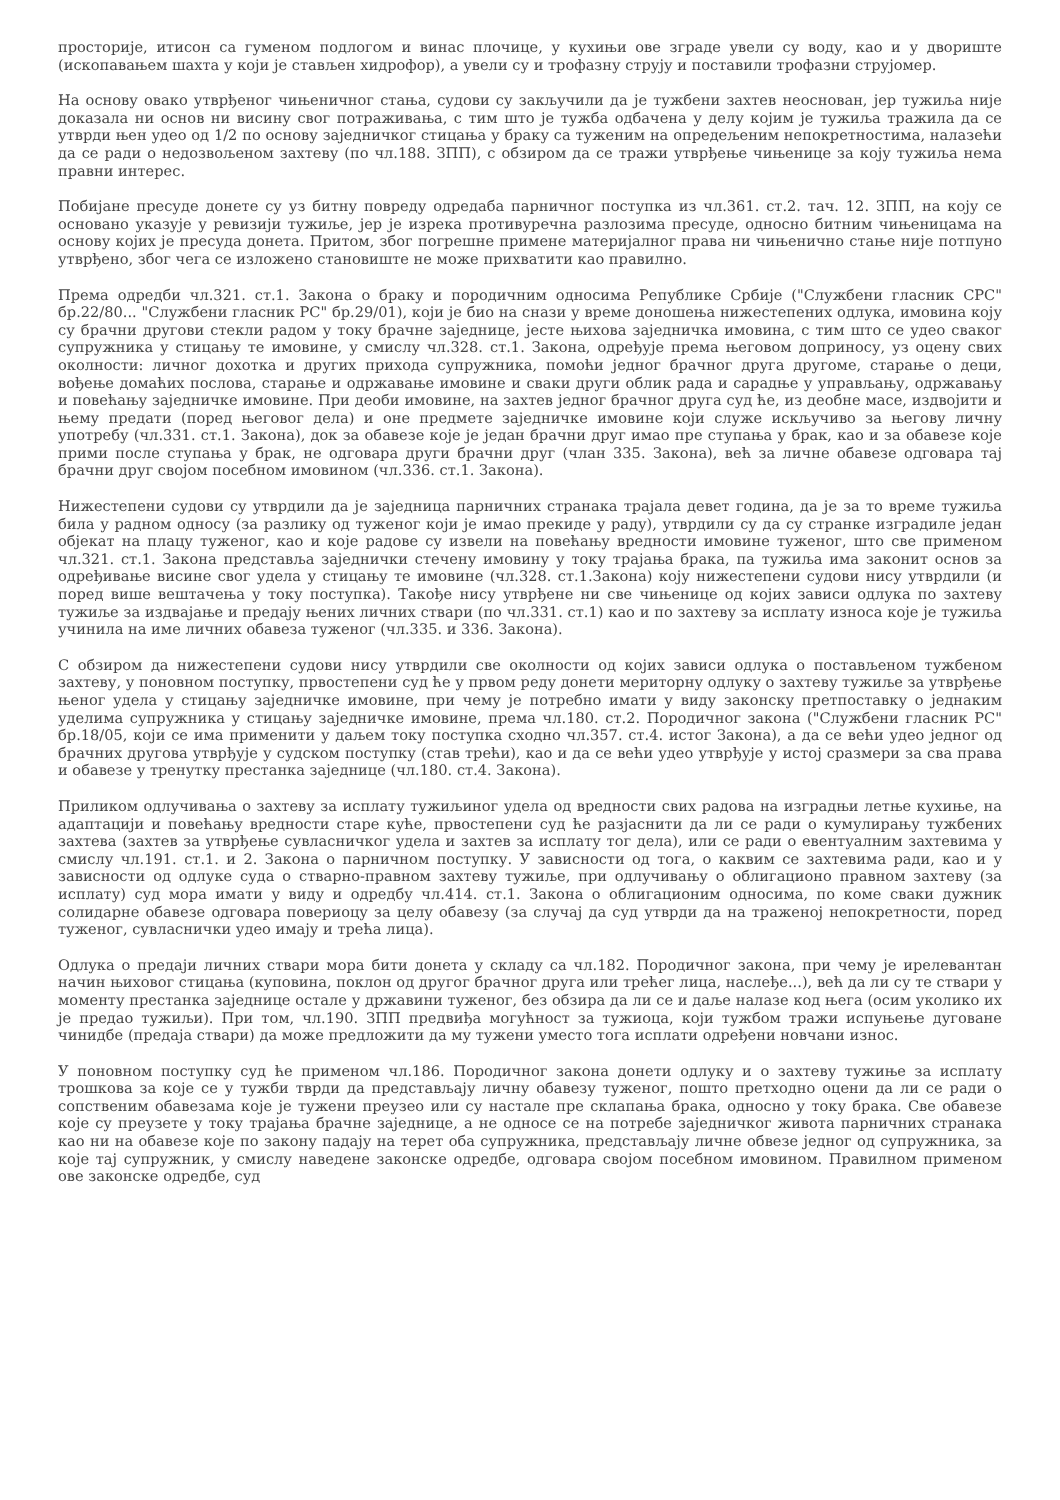просторије, итисон са гуменом подлогом и винас плочице, у кухињи ове зграде увели су воду, као и у двориште (ископавањем шахта у који је стављен хидрофор), а увели су и трофазну струју и поставили трофазни струјомер.
На основу овако утврђеног чињеничног стања, судови су закључили да је тужбени захтев неоснован, јер тужиља није доказала ни основ ни висину свог потраживања, с тим што је тужба одбачена у делу којим је тужиља тражила да се утврди њен удео од 1/2 по основу заједничког стицања у браку са туженим на опредељеним непокретностима, налазећи да се ради о недозвољеном захтеву (по чл.188. ЗПП), с обзиром да се тражи утврђење чињенице за коју тужиља нема правни интерес.
Побијане пресуде донете су уз битну повреду одредаба парничног поступка из чл.361. ст.2. тач. 12. ЗПП, на коју се основано указује у ревизији тужиље, јер је изрека противуречна разлозима пресуде, односно битним чињеницама на основу којих је пресуда донета. Притом, због погрешне примене материјалног права ни чињенично стање није потпуно утврђено, због чега се изложено становиште не може прихватити као правилно.
Према одредби чл.321. ст.1. Закона о браку и породичним односима Републике Србије ("Службени гласник СРС" бр.22/80... "Службени гласник РС" бр.29/01), који је био на снази у време доношења нижестепених одлука, имовина коју су брачни другови стекли радом у току брачне заједнице, јесте њихова заједничка имовина, с тим што се удео сваког супружника у стицању те имовине, у смислу чл.328. ст.1. Закона, одређује према његовом доприносу, уз оцену свих околности: личног дохотка и других прихода супружника, помоћи једног брачног друга другоме, старање о деци, вођење домаћих послова, старање и одржавање имовине и сваки други облик рада и сарадње у управљању, одржавању и повећању заједничке имовине. При деоби имовине, на захтев једног брачног друга суд ће, из деобне масе, издвојити и њему предати (поред његовог дела) и оне предмете заједничке имовине који служе искључиво за његову личну употребу (чл.331. ст.1. Закона), док за обавезе које је један брачни друг имао пре ступања у брак, као и за обавезе које прими после ступања у брак, не одговара други брачни друг (члан 335. Закона), већ за личне обавезе одговара тај брачни друг својом посебном имовином (чл.336. ст.1. Закона).
Нижестепени судови су утврдили да је заједница парничних странака трајала девет година, да је за то време тужиља била у радном односу (за разлику од туженог који је имао прекиде у раду), утврдили су да су странке изградиле један објекат на плацу туженог, као и које радове су извели на повећању вредности имовине туженог, што све применом чл.321. ст.1. Закона представља заједнички стечену имовину у току трајања брака, па тужиља има законит основ за одређивање висине свог удела у стицању те имовине (чл.328. ст.1.Закона) коју нижестепени судови нису утврдили (и поред више вештачења у току поступка). Такође нису утврђене ни све чињенице од којих зависи одлука по захтеву тужиље за издвајање и предају њених личних ствари (по чл.331. ст.1) као и по захтеву за исплату износа које је тужиља учинила на име личних обавеза туженог (чл.335. и 336. Закона).
С обзиром да нижестепени судови нису утврдили све околности од којих зависи одлука о постављеном тужбеном захтеву, у поновном поступку, првостепени суд ће у првом реду донети мериторну одлуку о захтеву тужиље за утврђење њеног удела у стицању заједничке имовине, при чему је потребно имати у виду законску претпоставку о једнаким уделима супружника у стицању заједничке имовине, према чл.180. ст.2. Породичног закона ("Службени гласник РС" бр.18/05, који се има применити у даљем току поступка сходно чл.357. ст.4. истог Закона), а да се већи удео једног од брачних другова утврђује у судском поступку (став трећи), као и да се већи удео утврђује у истој сразмери за сва права и обавезе у тренутку престанка заједнице (чл.180. ст.4. Закона).
Приликом одлучивања о захтеву за исплату тужиљиног удела од вредности свих радова на изградњи летње кухиње, на адаптацији и повећању вредности старе куће, првостепени суд ће разјаснити да ли се ради о кумулирању тужбених захтева (захтев за утврђење сувласничког удела и захтев за исплату тог дела), или се ради о евентуалним захтевима у смислу чл.191. ст.1. и 2. Закона о парничном поступку. У зависности од тога, о каквим се захтевима ради, као и у зависности од одлуке суда о стварно-правном захтеву тужиље, при одлучивању о облигационо правном захтеву (за исплату) суд мора имати у виду и одредбу чл.414. ст.1. Закона о облигационим односима, по коме сваки дужник солидарне обавезе одговара повериоцу за целу обавезу (за случај да суд утврди да на траженој непокретности, поред туженог, сувласнички удео имају и трећа лица).
Одлука о предаји личних ствари мора бити донета у складу са чл.182. Породичног закона, при чему је ирелевантан начин њиховог стицања (куповина, поклон од другог брачног друга или трећег лица, наслеђе...), већ да ли су те ствари у моменту престанка заједнице остале у државини туженог, без обзира да ли се и даље налазе код њега (осим уколико их је предао тужиљи). При том, чл.190. ЗПП предвиђа могућност за тужиоца, који тужбом тражи испуњење дуговане чинидбе (предаја ствари) да може предложити да му тужени уместо тога исплати одређени новчани износ.
У поновном поступку суд ће применом чл.186. Породичног закона донети одлуку и о захтеву тужиње за исплату трошкова за које се у тужби тврди да представљају личну обавезу туженог, пошто претходно оцени да ли се ради о сопственим обавезама које је тужени преузео или су настале пре склапања брака, односно у току брака. Све обавезе које су преузете у току трајања брачне заједнице, а не односе се на потребе заједничког живота парничних странака као ни на обавезе које по закону падају на терет оба супружника, представљају личне обвезе једног од супружника, за које тај супружник, у смислу наведене законске одредбе, одговара својом посебном имовином. Правилном применом ове законске одредбе, суд